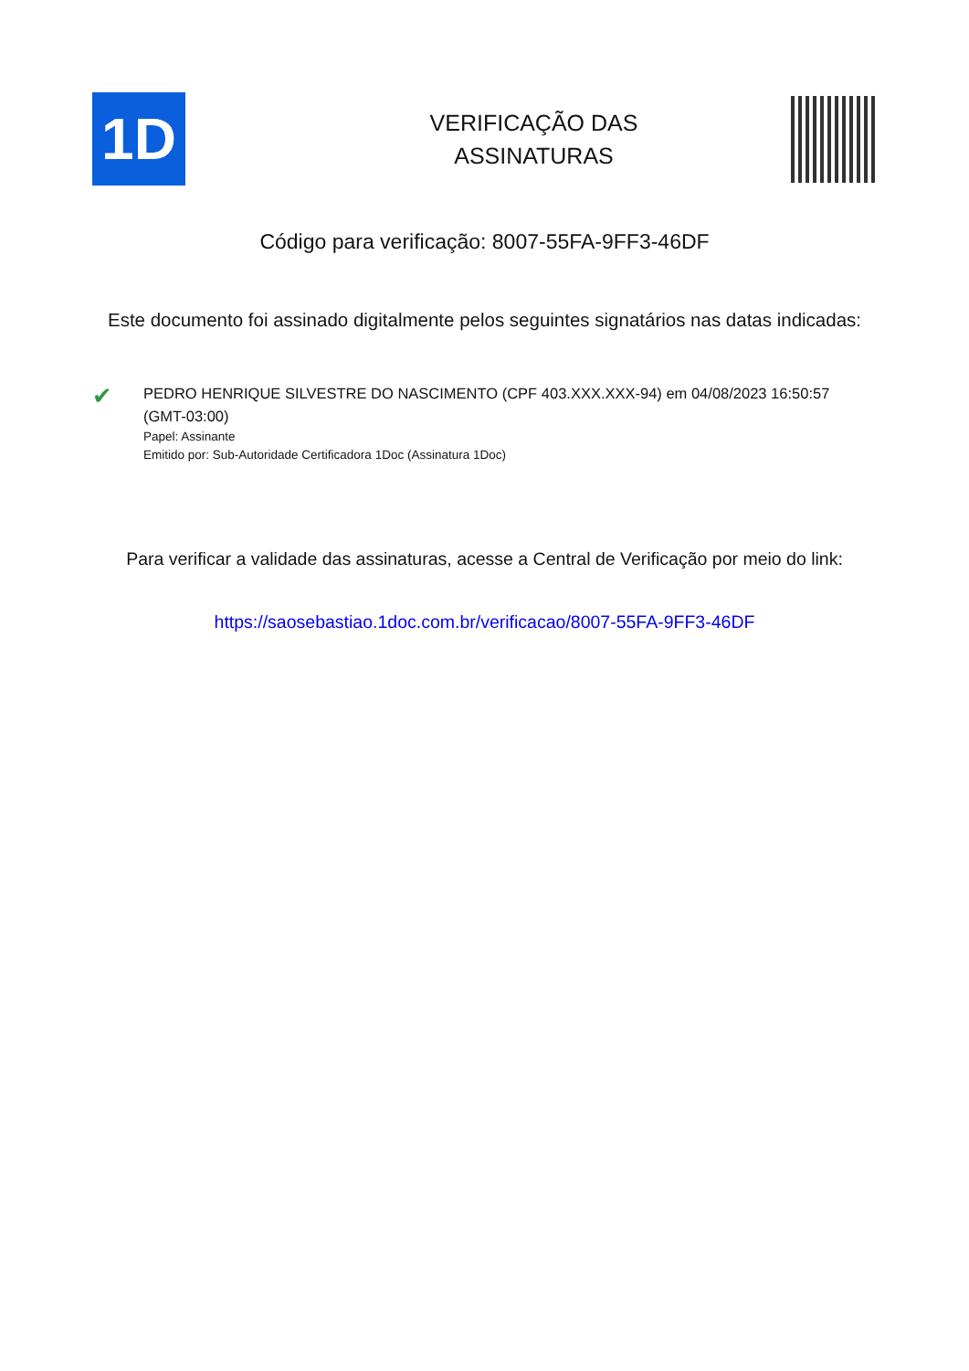1D
VERIFICAÇÃO DAS
ASSINATURAS
Código para verificação: 8007-55FA-9FF3-46DF
Este documento foi assinado digitalmente pelos seguintes signatários nas datas indicadas:
✔
PEDRO HENRIQUE SILVESTRE DO NASCIMENTO (CPF 403.XXX.XXX-94) em 04/08/2023 16:50:57 (GMT-03:00)
Papel: Assinante
Emitido por: Sub-Autoridade Certificadora 1Doc (Assinatura 1Doc)
Para verificar a validade das assinaturas, acesse a Central de Verificação por meio do link:
https://saosebastiao.1doc.com.br/verificacao/8007-55FA-9FF3-46DF